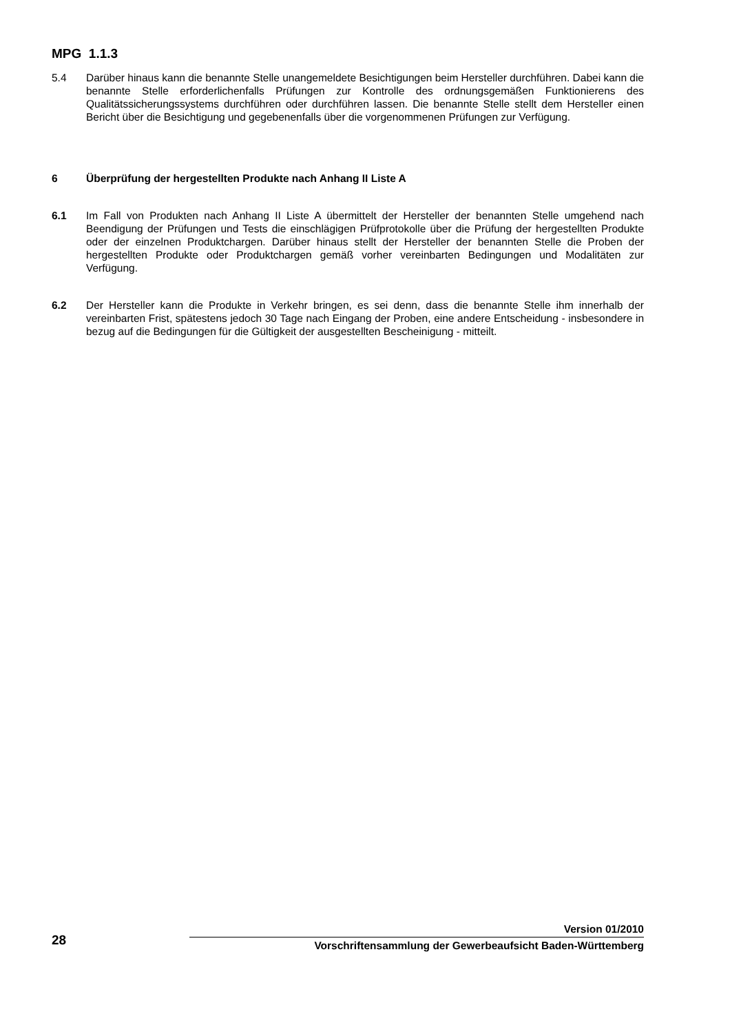MPG 1.1.3
5.4 Darüber hinaus kann die benannte Stelle unangemeldete Besichtigungen beim Hersteller durchführen. Dabei kann die benannte Stelle erforderlichenfalls Prüfungen zur Kontrolle des ordnungsgemäßen Funktionierens des Qualitätssicherungssystems durchführen oder durchführen lassen. Die benannte Stelle stellt dem Hersteller einen Bericht über die Besichtigung und gegebenenfalls über die vorgenommenen Prüfungen zur Verfügung.
6 Überprüfung der hergestellten Produkte nach Anhang II Liste A
6.1 Im Fall von Produkten nach Anhang II Liste A übermittelt der Hersteller der benannten Stelle umgehend nach Beendigung der Prüfungen und Tests die einschlägigen Prüfprotokolle über die Prüfung der hergestellten Produkte oder der einzelnen Produktchargen. Darüber hinaus stellt der Hersteller der benannten Stelle die Proben der hergestellten Produkte oder Produktchargen gemäß vorher vereinbarten Bedingungen und Modalitäten zur Verfügung.
6.2 Der Hersteller kann die Produkte in Verkehr bringen, es sei denn, dass die benannte Stelle ihm innerhalb der vereinbarten Frist, spätestens jedoch 30 Tage nach Eingang der Proben, eine andere Entscheidung - insbesondere in bezug auf die Bedingungen für die Gültigkeit der ausgestellten Bescheinigung - mitteilt.
Version 01/2010
28 Vorschriftensammlung der Gewerbeaufsicht Baden-Württemberg